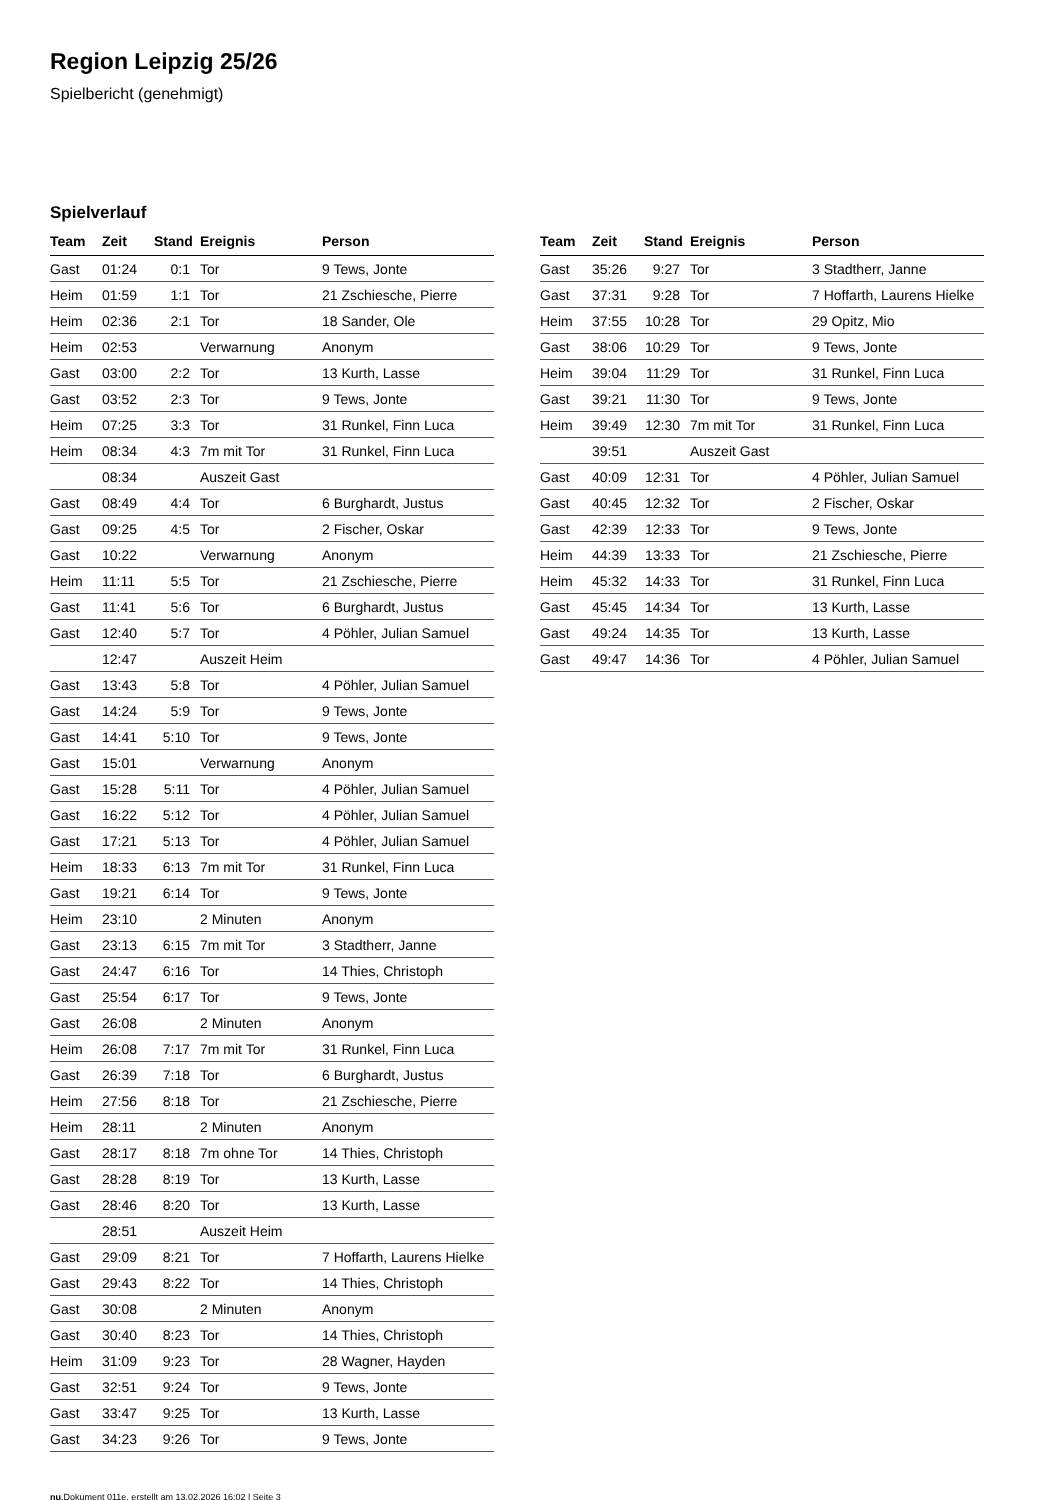Region Leipzig 25/26
Spielbericht (genehmigt)
Spielverlauf
| Team | Zeit | Stand | Ereignis | Person |
| --- | --- | --- | --- | --- |
| Gast | 01:24 | 0:1 | Tor | 9 Tews, Jonte |
| Heim | 01:59 | 1:1 | Tor | 21 Zschiesche, Pierre |
| Heim | 02:36 | 2:1 | Tor | 18 Sander, Ole |
| Heim | 02:53 | | Verwarnung | Anonym |
| Gast | 03:00 | 2:2 | Tor | 13 Kurth, Lasse |
| Gast | 03:52 | 2:3 | Tor | 9 Tews, Jonte |
| Heim | 07:25 | 3:3 | Tor | 31 Runkel, Finn Luca |
| Heim | 08:34 | 4:3 | 7m mit Tor | 31 Runkel, Finn Luca |
| | 08:34 | | Auszeit Gast | |
| Gast | 08:49 | 4:4 | Tor | 6 Burghardt, Justus |
| Gast | 09:25 | 4:5 | Tor | 2 Fischer, Oskar |
| Gast | 10:22 | | Verwarnung | Anonym |
| Heim | 11:11 | 5:5 | Tor | 21 Zschiesche, Pierre |
| Gast | 11:41 | 5:6 | Tor | 6 Burghardt, Justus |
| Gast | 12:40 | 5:7 | Tor | 4 Pöhler, Julian Samuel |
| | 12:47 | | Auszeit Heim | |
| Gast | 13:43 | 5:8 | Tor | 4 Pöhler, Julian Samuel |
| Gast | 14:24 | 5:9 | Tor | 9 Tews, Jonte |
| Gast | 14:41 | 5:10 | Tor | 9 Tews, Jonte |
| Gast | 15:01 | | Verwarnung | Anonym |
| Gast | 15:28 | 5:11 | Tor | 4 Pöhler, Julian Samuel |
| Gast | 16:22 | 5:12 | Tor | 4 Pöhler, Julian Samuel |
| Gast | 17:21 | 5:13 | Tor | 4 Pöhler, Julian Samuel |
| Heim | 18:33 | 6:13 | 7m mit Tor | 31 Runkel, Finn Luca |
| Gast | 19:21 | 6:14 | Tor | 9 Tews, Jonte |
| Heim | 23:10 | | 2 Minuten | Anonym |
| Gast | 23:13 | 6:15 | 7m mit Tor | 3 Stadtherr, Janne |
| Gast | 24:47 | 6:16 | Tor | 14 Thies, Christoph |
| Gast | 25:54 | 6:17 | Tor | 9 Tews, Jonte |
| Gast | 26:08 | | 2 Minuten | Anonym |
| Heim | 26:08 | 7:17 | 7m mit Tor | 31 Runkel, Finn Luca |
| Gast | 26:39 | 7:18 | Tor | 6 Burghardt, Justus |
| Heim | 27:56 | 8:18 | Tor | 21 Zschiesche, Pierre |
| Heim | 28:11 | | 2 Minuten | Anonym |
| Gast | 28:17 | 8:18 | 7m ohne Tor | 14 Thies, Christoph |
| Gast | 28:28 | 8:19 | Tor | 13 Kurth, Lasse |
| Gast | 28:46 | 8:20 | Tor | 13 Kurth, Lasse |
| | 28:51 | | Auszeit Heim | |
| Gast | 29:09 | 8:21 | Tor | 7 Hoffarth, Laurens Hielke |
| Gast | 29:43 | 8:22 | Tor | 14 Thies, Christoph |
| Gast | 30:08 | | 2 Minuten | Anonym |
| Gast | 30:40 | 8:23 | Tor | 14 Thies, Christoph |
| Heim | 31:09 | 9:23 | Tor | 28 Wagner, Hayden |
| Gast | 32:51 | 9:24 | Tor | 9 Tews, Jonte |
| Gast | 33:47 | 9:25 | Tor | 13 Kurth, Lasse |
| Gast | 34:23 | 9:26 | Tor | 9 Tews, Jonte |
| Team | Zeit | Stand | Ereignis | Person |
| --- | --- | --- | --- | --- |
| Gast | 35:26 | 9:27 | Tor | 3 Stadtherr, Janne |
| Gast | 37:31 | 9:28 | Tor | 7 Hoffarth, Laurens Hielke |
| Heim | 37:55 | 10:28 | Tor | 29 Opitz, Mio |
| Gast | 38:06 | 10:29 | Tor | 9 Tews, Jonte |
| Heim | 39:04 | 11:29 | Tor | 31 Runkel, Finn Luca |
| Gast | 39:21 | 11:30 | Tor | 9 Tews, Jonte |
| Heim | 39:49 | 12:30 | 7m mit Tor | 31 Runkel, Finn Luca |
| | 39:51 | | Auszeit Gast | |
| Gast | 40:09 | 12:31 | Tor | 4 Pöhler, Julian Samuel |
| Gast | 40:45 | 12:32 | Tor | 2 Fischer, Oskar |
| Gast | 42:39 | 12:33 | Tor | 9 Tews, Jonte |
| Heim | 44:39 | 13:33 | Tor | 21 Zschiesche, Pierre |
| Heim | 45:32 | 14:33 | Tor | 31 Runkel, Finn Luca |
| Gast | 45:45 | 14:34 | Tor | 13 Kurth, Lasse |
| Gast | 49:24 | 14:35 | Tor | 13 Kurth, Lasse |
| Gast | 49:47 | 14:36 | Tor | 4 Pöhler, Julian Samuel |
nu.Dokument 011e, erstellt am 13.02.2026 16:02 | Seite 3